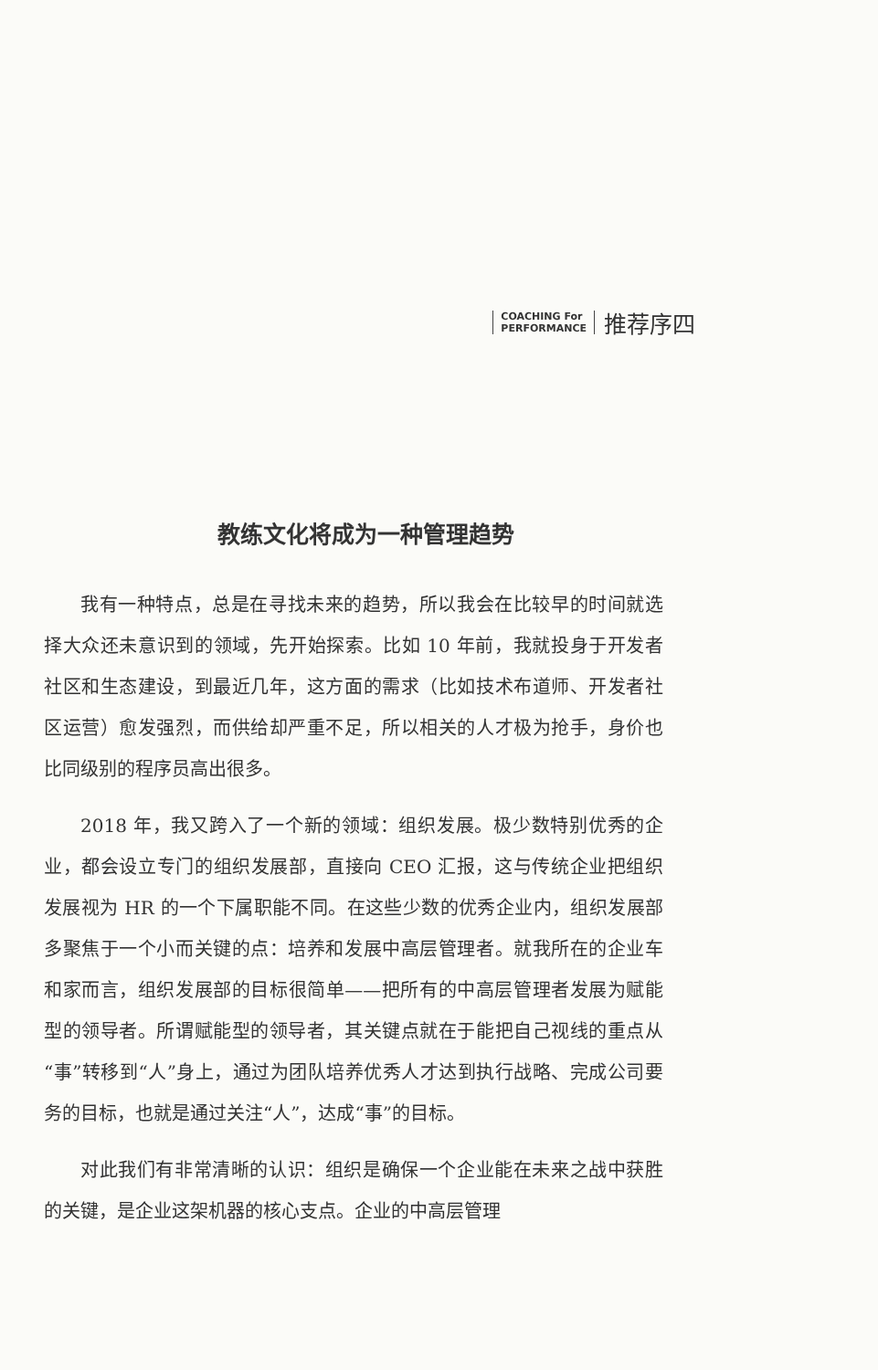COACHING For
PERFORMANCE
推荐序四
教练文化将成为一种管理趋势
我有一种特点，总是在寻找未来的趋势，所以我会在比较早的时间就选择大众还未意识到的领域，先开始探索。比如 10 年前，我就投身于开发者社区和生态建设，到最近几年，这方面的需求（比如技术布道师、开发者社区运营）愈发强烈，而供给却严重不足，所以相关的人才极为抢手，身价也比同级别的程序员高出很多。
2018 年，我又跨入了一个新的领域：组织发展。极少数特别优秀的企业，都会设立专门的组织发展部，直接向 CEO 汇报，这与传统企业把组织发展视为 HR 的一个下属职能不同。在这些少数的优秀企业内，组织发展部多聚焦于一个小而关键的点：培养和发展中高层管理者。就我所在的企业车和家而言，组织发展部的目标很简单——把所有的中高层管理者发展为赋能型的领导者。所谓赋能型的领导者，其关键点就在于能把自己视线的重点从“事”转移到“人”身上，通过为团队培养优秀人才达到执行战略、完成公司要务的目标，也就是通过关注“人”，达成“事”的目标。
对此我们有非常清晰的认识：组织是确保一个企业能在未来之战中获胜的关键，是企业这架机器的核心支点。企业的中高层管理